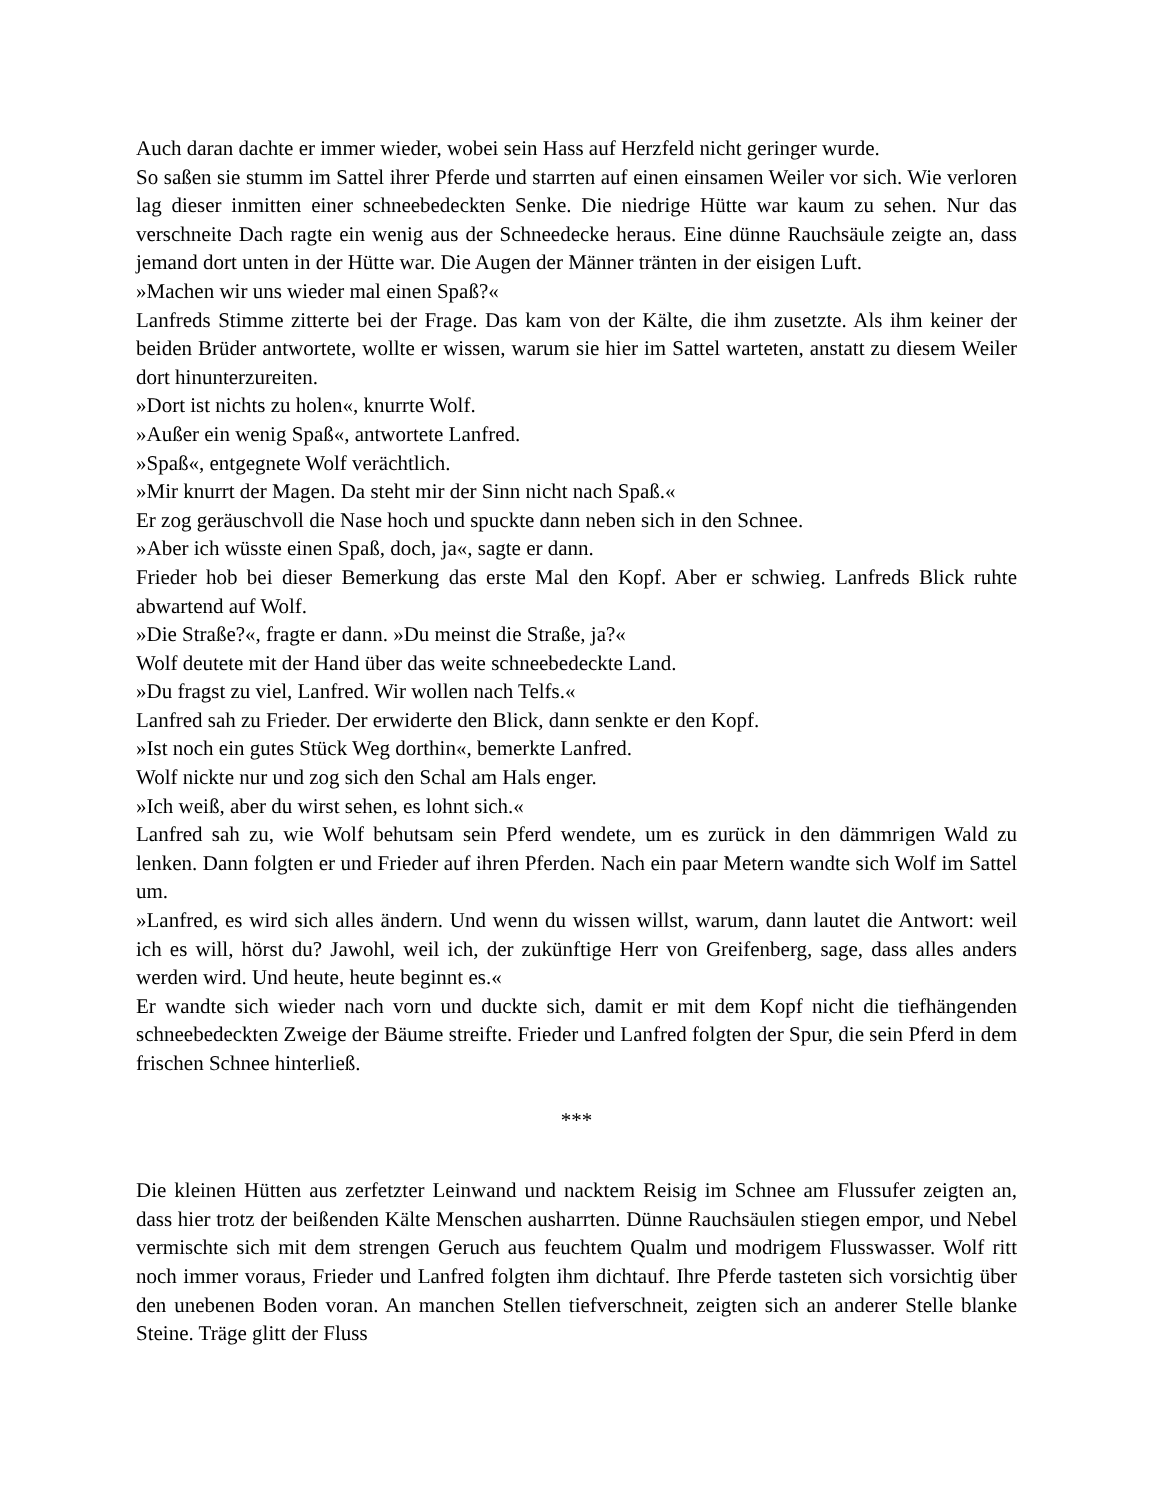Auch daran dachte er immer wieder, wobei sein Hass auf Herzfeld nicht geringer wurde.
So saßen sie stumm im Sattel ihrer Pferde und starrten auf einen einsamen Weiler vor sich. Wie verloren lag dieser inmitten einer schneebedeckten Senke. Die niedrige Hütte war kaum zu sehen. Nur das verschneite Dach ragte ein wenig aus der Schneedecke heraus. Eine dünne Rauchsäule zeigte an, dass jemand dort unten in der Hütte war. Die Augen der Männer tränten in der eisigen Luft.
»Machen wir uns wieder mal einen Spaß?«
Lanfreds Stimme zitterte bei der Frage. Das kam von der Kälte, die ihm zusetzte. Als ihm keiner der beiden Brüder antwortete, wollte er wissen, warum sie hier im Sattel warteten, anstatt zu diesem Weiler dort hinunterzureiten.
»Dort ist nichts zu holen«, knurrte Wolf.
»Außer ein wenig Spaß«, antwortete Lanfred.
»Spaß«, entgegnete Wolf verächtlich.
»Mir knurrt der Magen. Da steht mir der Sinn nicht nach Spaß.«
Er zog geräuschvoll die Nase hoch und spuckte dann neben sich in den Schnee.
»Aber ich wüsste einen Spaß, doch, ja«, sagte er dann.
Frieder hob bei dieser Bemerkung das erste Mal den Kopf. Aber er schwieg. Lanfreds Blick ruhte abwartend auf Wolf.
»Die Straße?«, fragte er dann. »Du meinst die Straße, ja?«
Wolf deutete mit der Hand über das weite schneebedeckte Land.
»Du fragst zu viel, Lanfred. Wir wollen nach Telfs.«
Lanfred sah zu Frieder. Der erwiderte den Blick, dann senkte er den Kopf.
»Ist noch ein gutes Stück Weg dorthin«, bemerkte Lanfred.
Wolf nickte nur und zog sich den Schal am Hals enger.
»Ich weiß, aber du wirst sehen, es lohnt sich.«
Lanfred sah zu, wie Wolf behutsam sein Pferd wendete, um es zurück in den dämmrigen Wald zu lenken. Dann folgten er und Frieder auf ihren Pferden. Nach ein paar Metern wandte sich Wolf im Sattel um.
»Lanfred, es wird sich alles ändern. Und wenn du wissen willst, warum, dann lautet die Antwort: weil ich es will, hörst du? Jawohl, weil ich, der zukünftige Herr von Greifenberg, sage, dass alles anders werden wird. Und heute, heute beginnt es.«
Er wandte sich wieder nach vorn und duckte sich, damit er mit dem Kopf nicht die tiefhängenden schneebedeckten Zweige der Bäume streifte. Frieder und Lanfred folgten der Spur, die sein Pferd in dem frischen Schnee hinterließ.
***
Die kleinen Hütten aus zerfetzter Leinwand und nacktem Reisig im Schnee am Flussufer zeigten an, dass hier trotz der beißenden Kälte Menschen ausharrten. Dünne Rauchsäulen stiegen empor, und Nebel vermischte sich mit dem strengen Geruch aus feuchtem Qualm und modrigem Flusswasser. Wolf ritt noch immer voraus, Frieder und Lanfred folgten ihm dichtauf. Ihre Pferde tasteten sich vorsichtig über den unebenen Boden voran. An manchen Stellen tiefverschneit, zeigten sich an anderer Stelle blanke Steine. Träge glitt der Fluss